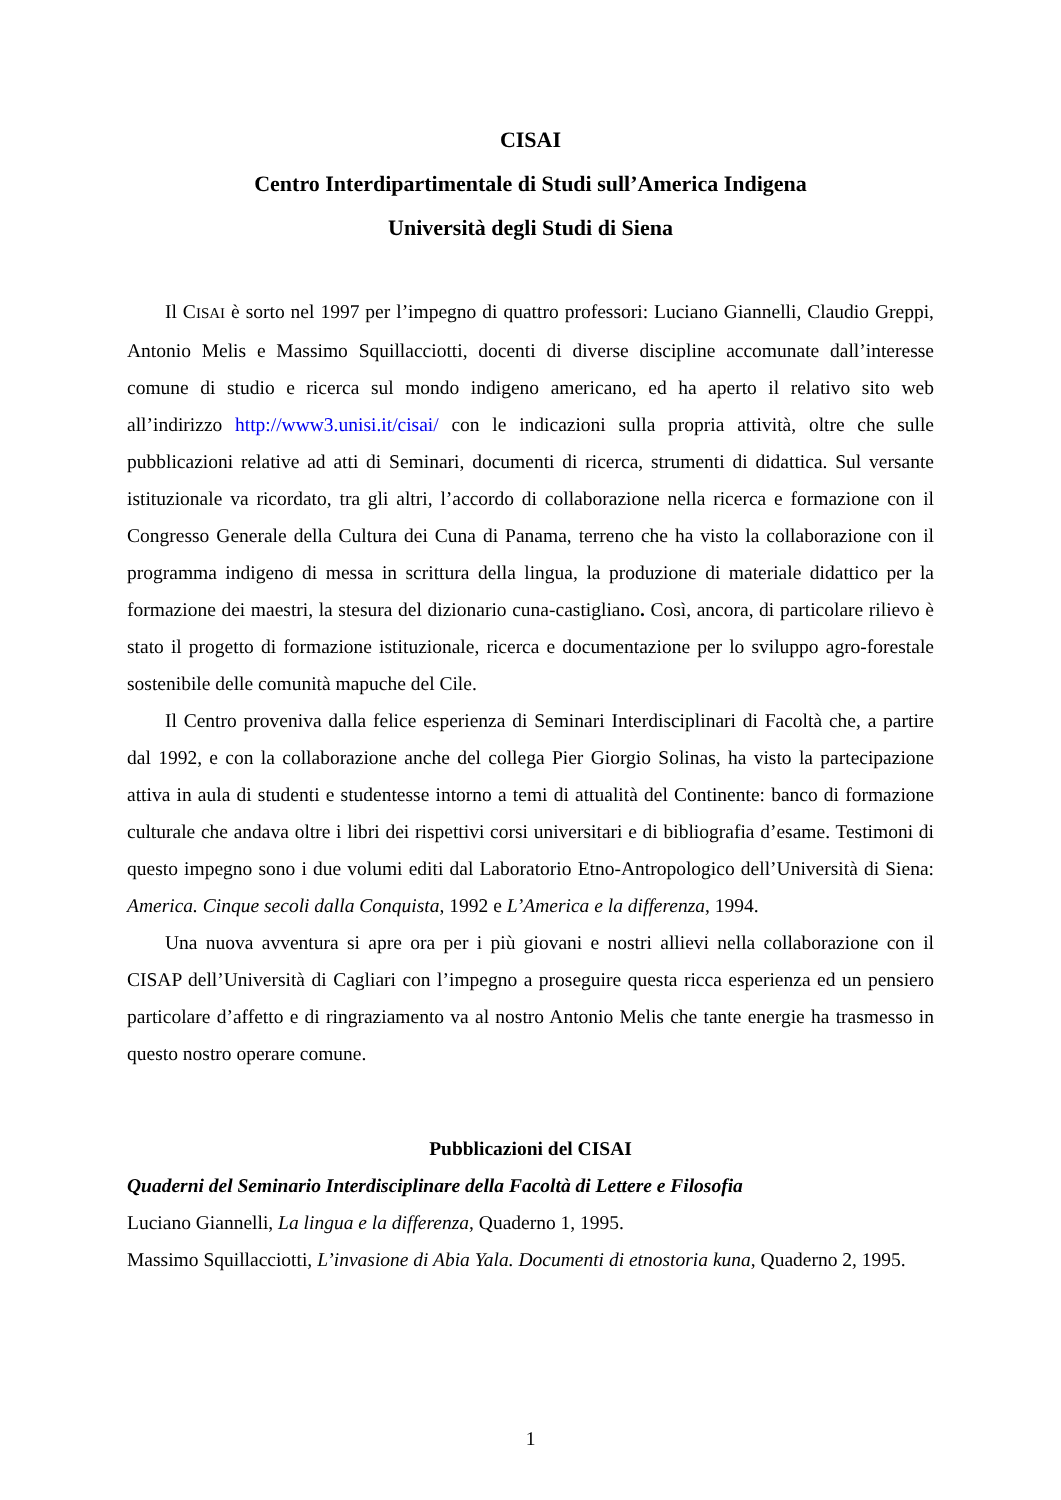CISAI
Centro Interdipartimentale di Studi sull’America Indigena
Università degli Studi di Siena
Il CISAI è sorto nel 1997 per l’impegno di quattro professori: Luciano Giannelli, Claudio Greppi, Antonio Melis e Massimo Squillacciotti, docenti di diverse discipline accomunate dall’interesse comune di studio e ricerca sul mondo indigeno americano, ed ha aperto il relativo sito web all’indirizzo http://www3.unisi.it/cisai/ con le indicazioni sulla propria attività, oltre che sulle pubblicazioni relative ad atti di Seminari, documenti di ricerca, strumenti di didattica. Sul versante istituzionale va ricordato, tra gli altri, l’accordo di collaborazione nella ricerca e formazione con il Congresso Generale della Cultura dei Cuna di Panama, terreno che ha visto la collaborazione con il programma indigeno di messa in scrittura della lingua, la produzione di materiale didattico per la formazione dei maestri, la stesura del dizionario cuna-castigliano. Così, ancora, di particolare rilievo è stato il progetto di formazione istituzionale, ricerca e documentazione per lo sviluppo agro-forestale sostenibile delle comunità mapuche del Cile.
Il Centro proveniva dalla felice esperienza di Seminari Interdisciplinari di Facoltà che, a partire dal 1992, e con la collaborazione anche del collega Pier Giorgio Solinas, ha visto la partecipazione attiva in aula di studenti e studentesse intorno a temi di attualità del Continente: banco di formazione culturale che andava oltre i libri dei rispettivi corsi universitari e di bibliografia d’esame. Testimoni di questo impegno sono i due volumi editi dal Laboratorio Etno-Antropologico dell’Università di Siena: America. Cinque secoli dalla Conquista, 1992 e L’America e la differenza, 1994.
Una nuova avventura si apre ora per i più giovani e nostri allievi nella collaborazione con il CISAP dell’Università di Cagliari con l’impegno a proseguire questa ricca esperienza ed un pensiero particolare d’affetto e di ringraziamento va al nostro Antonio Melis che tante energie ha trasmesso in questo nostro operare comune.
Pubblicazioni del CISAI
Quaderni del Seminario Interdisciplinare della Facoltà di Lettere e Filosofia
Luciano Giannelli, La lingua e la differenza, Quaderno 1, 1995.
Massimo Squillacciotti, L’invasione di Abia Yala. Documenti di etnostoria kuna, Quaderno 2, 1995.
1